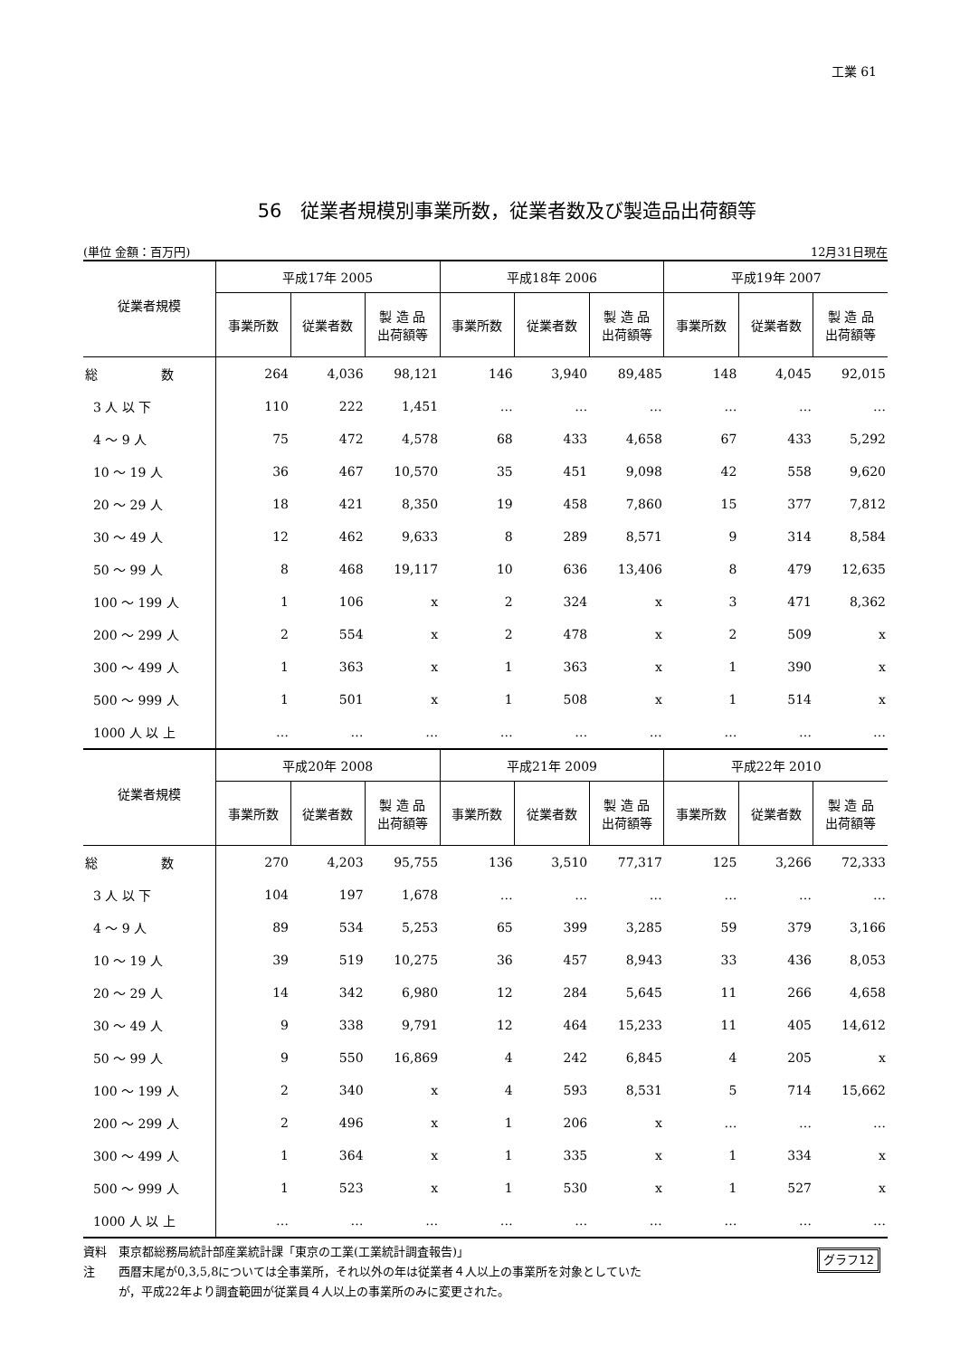工業 61
56　従業者規模別事業所数，従業者数及び製造品出荷額等
(単位 金額：百万円) 12月31日現在
| 従業者規模 | 平成17年 2005 | | | 平成18年 2006 | | | 平成19年 2007 | | |
| --- | --- | --- | --- | --- | --- | --- | --- | --- | --- |
| | 事業所数 | 従業者数 | 製 造 品 出荷額等 | 事業所数 | 従業者数 | 製 造 品 出荷額等 | 事業所数 | 従業者数 | 製 造 品 出荷額等 |
| 総 数 | 264 | 4,036 | 98,121 | 146 | 3,940 | 89,485 | 148 | 4,045 | 92,015 |
| 3 人 以 下 | 110 | 222 | 1,451 | … | … | … | … | … | … |
| 4 ～ 9 人 | 75 | 472 | 4,578 | 68 | 433 | 4,658 | 67 | 433 | 5,292 |
| 10 ～ 19 人 | 36 | 467 | 10,570 | 35 | 451 | 9,098 | 42 | 558 | 9,620 |
| 20 ～ 29 人 | 18 | 421 | 8,350 | 19 | 458 | 7,860 | 15 | 377 | 7,812 |
| 30 ～ 49 人 | 12 | 462 | 9,633 | 8 | 289 | 8,571 | 9 | 314 | 8,584 |
| 50 ～ 99 人 | 8 | 468 | 19,117 | 10 | 636 | 13,406 | 8 | 479 | 12,635 |
| 100 ～ 199 人 | 1 | 106 | x | 2 | 324 | x | 3 | 471 | 8,362 |
| 200 ～ 299 人 | 2 | 554 | x | 2 | 478 | x | 2 | 509 | x |
| 300 ～ 499 人 | 1 | 363 | x | 1 | 363 | x | 1 | 390 | x |
| 500 ～ 999 人 | 1 | 501 | x | 1 | 508 | x | 1 | 514 | x |
| 1000 人 以 上 | … | … | … | … | … | … | … | … | … |
| 従業者規模 | 平成20年 2008 | | | 平成21年 2009 | | | 平成22年 2010 | | |
| | 事業所数 | 従業者数 | 製 造 品 出荷額等 | 事業所数 | 従業者数 | 製 造 品 出荷額等 | 事業所数 | 従業者数 | 製 造 品 出荷額等 |
| 総 数 | 270 | 4,203 | 95,755 | 136 | 3,510 | 77,317 | 125 | 3,266 | 72,333 |
| 3 人 以 下 | 104 | 197 | 1,678 | … | … | … | … | … | … |
| 4 ～ 9 人 | 89 | 534 | 5,253 | 65 | 399 | 3,285 | 59 | 379 | 3,166 |
| 10 ～ 19 人 | 39 | 519 | 10,275 | 36 | 457 | 8,943 | 33 | 436 | 8,053 |
| 20 ～ 29 人 | 14 | 342 | 6,980 | 12 | 284 | 5,645 | 11 | 266 | 4,658 |
| 30 ～ 49 人 | 9 | 338 | 9,791 | 12 | 464 | 15,233 | 11 | 405 | 14,612 |
| 50 ～ 99 人 | 9 | 550 | 16,869 | 4 | 242 | 6,845 | 4 | 205 | x |
| 100 ～ 199 人 | 2 | 340 | x | 4 | 593 | 8,531 | 5 | 714 | 15,662 |
| 200 ～ 299 人 | 2 | 496 | x | 1 | 206 | x | … | … | … |
| 300 ～ 499 人 | 1 | 364 | x | 1 | 335 | x | 1 | 334 | x |
| 500 ～ 999 人 | 1 | 523 | x | 1 | 530 | x | 1 | 527 | x |
| 1000 人 以 上 | … | … | … | … | … | … | … | … | … |
資料　東京都総務局統計部産業統計課「東京の工業(工業統計調査報告)」
注　　西暦末尾が0,3,5,8については全事業所，それ以外の年は従業者４人以上の事業所を対象としていた
　　　が，平成22年より調査範囲が従業員４人以上の事業所のみに変更された。
グラフ12